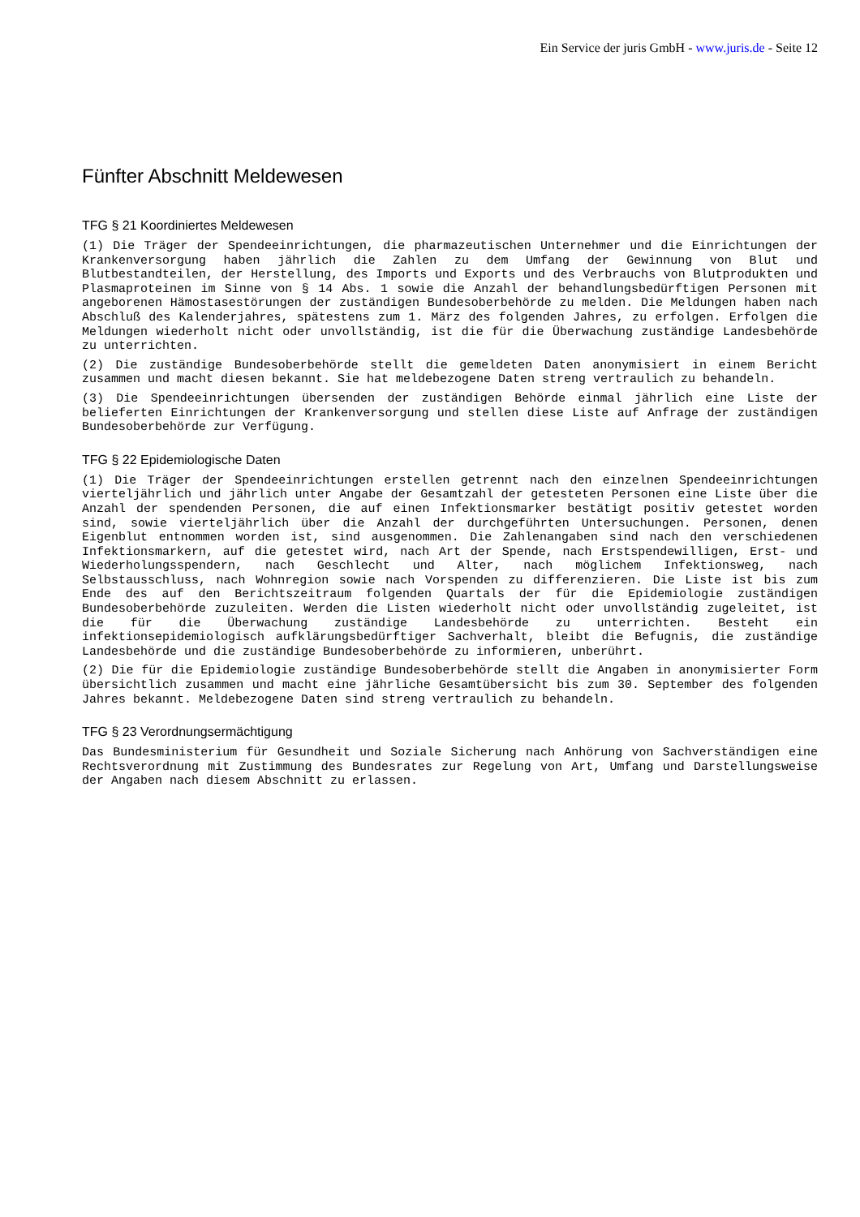Ein Service der juris GmbH - www.juris.de - Seite 12
Fünfter Abschnitt Meldewesen
TFG § 21 Koordiniertes Meldewesen
(1) Die Träger der Spendeeinrichtungen, die pharmazeutischen Unternehmer und die Einrichtungen der Krankenversorgung haben jährlich die Zahlen zu dem Umfang der Gewinnung von Blut und Blutbestandteilen, der Herstellung, des Imports und Exports und des Verbrauchs von Blutprodukten und Plasmaproteinen im Sinne von § 14 Abs. 1 sowie die Anzahl der behandlungsbedürftigen Personen mit angeborenen Hämostasestörungen der zuständigen Bundesoberbehörde zu melden. Die Meldungen haben nach Abschluß des Kalenderjahres, spätestens zum 1. März des folgenden Jahres, zu erfolgen. Erfolgen die Meldungen wiederholt nicht oder unvollständig, ist die für die Überwachung zuständige Landesbehörde zu unterrichten.
(2) Die zuständige Bundesoberbehörde stellt die gemeldeten Daten anonymisiert in einem Bericht zusammen und macht diesen bekannt. Sie hat meldebezogene Daten streng vertraulich zu behandeln.
(3) Die Spendeeinrichtungen übersenden der zuständigen Behörde einmal jährlich eine Liste der belieferten Einrichtungen der Krankenversorgung und stellen diese Liste auf Anfrage der zuständigen Bundesoberbehörde zur Verfügung.
TFG § 22 Epidemiologische Daten
(1) Die Träger der Spendeeinrichtungen erstellen getrennt nach den einzelnen Spendeeinrichtungen vierteljährlich und jährlich unter Angabe der Gesamtzahl der getesteten Personen eine Liste über die Anzahl der spendenden Personen, die auf einen Infektionsmarker bestätigt positiv getestet worden sind, sowie vierteljährlich über die Anzahl der durchgeführten Untersuchungen. Personen, denen Eigenblut entnommen worden ist, sind ausgenommen. Die Zahlenangaben sind nach den verschiedenen Infektionsmarkern, auf die getestet wird, nach Art der Spende, nach Erstspendewilligen, Erst- und Wiederholungsspendern, nach Geschlecht und Alter, nach möglichem Infektionsweg, nach Selbstausschluss, nach Wohnregion sowie nach Vorspenden zu differenzieren. Die Liste ist bis zum Ende des auf den Berichtszeitraum folgenden Quartals der für die Epidemiologie zuständigen Bundesoberbehörde zuzuleiten. Werden die Listen wiederholt nicht oder unvollständig zugeleitet, ist die für die Überwachung zuständige Landesbehörde zu unterrichten. Besteht ein infektionsepidemiologisch aufklärungsbedürftiger Sachverhalt, bleibt die Befugnis, die zuständige Landesbehörde und die zuständige Bundesoberbehörde zu informieren, unberührt.
(2) Die für die Epidemiologie zuständige Bundesoberbehörde stellt die Angaben in anonymisierter Form übersichtlich zusammen und macht eine jährliche Gesamtübersicht bis zum 30. September des folgenden Jahres bekannt. Meldebezogene Daten sind streng vertraulich zu behandeln.
TFG § 23 Verordnungsermächtigung
Das Bundesministerium für Gesundheit und Soziale Sicherung nach Anhörung von Sachverständigen eine Rechtsverordnung mit Zustimmung des Bundesrates zur Regelung von Art, Umfang und Darstellungsweise der Angaben nach diesem Abschnitt zu erlassen.